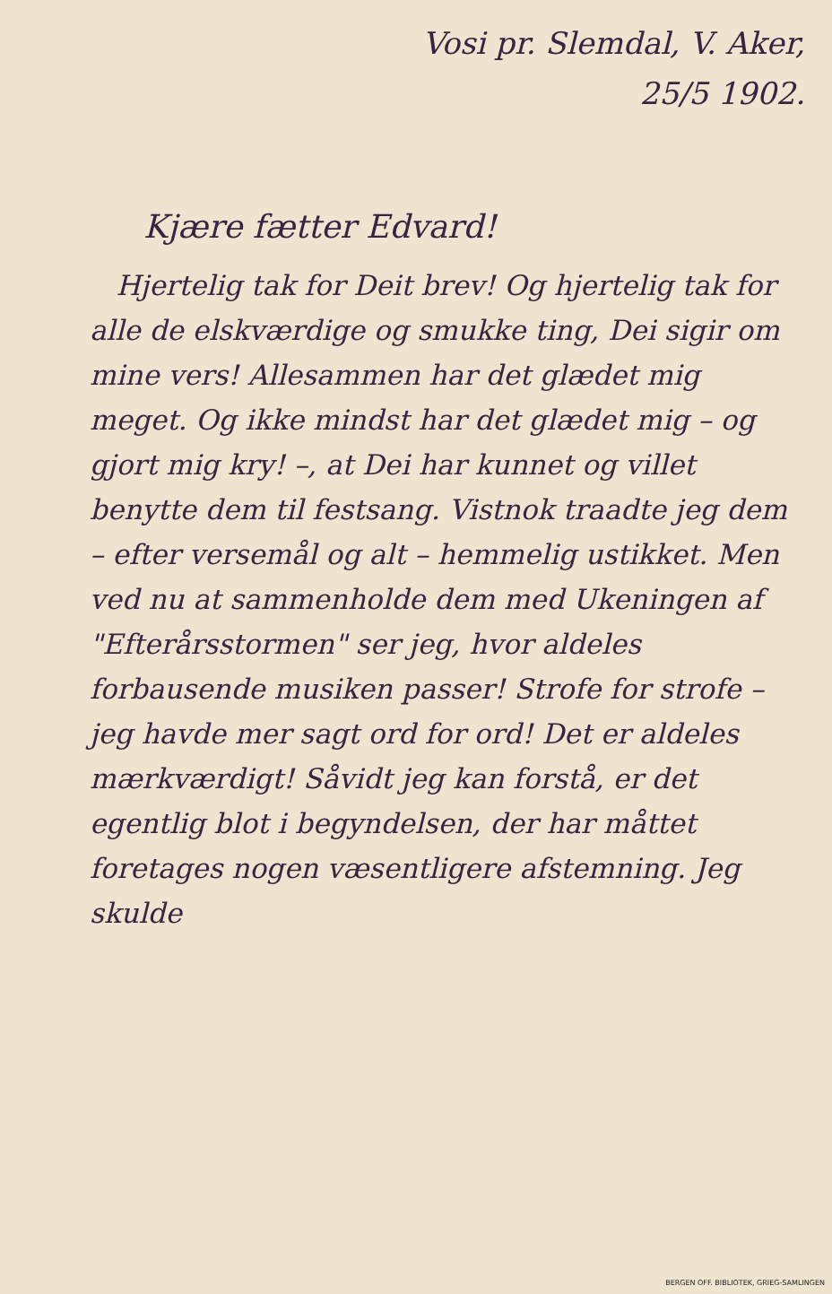Vosi pr. Slemdal, V. Aker,
25/5 1902.
Kjære fætter Edvard!
Hjertelig tak for Deit brev! Og hjertelig tak for alle de elskværdige og smukke ting, Dei sigir om mine vers! Allesammen har det glædet mig meget. Og ikke mindst har det glædet mig – og gjort mig kry! –, at Dei har kunnet og villet benytte dem til festsang. Vistnok traadte jeg dem – efter versemål og alt – hemmelig ustikket. Men ved nu at sammenholde dem med Ukeningen af "Efterårsstormen" ser jeg, hvor aldeles forbausende musiken passer! Strofe for strofe – jeg havde mer sagt ord for ord! Det er aldeles mærkværdigt! Såvidt jeg kan forstå, er det egentlig blot i begyndelsen, der har måttet foretages nogen væsentligere afstemning. Jeg skulde
BERGEN OFF. BIBLIOTEK, GRIEG-SAMLINGEN